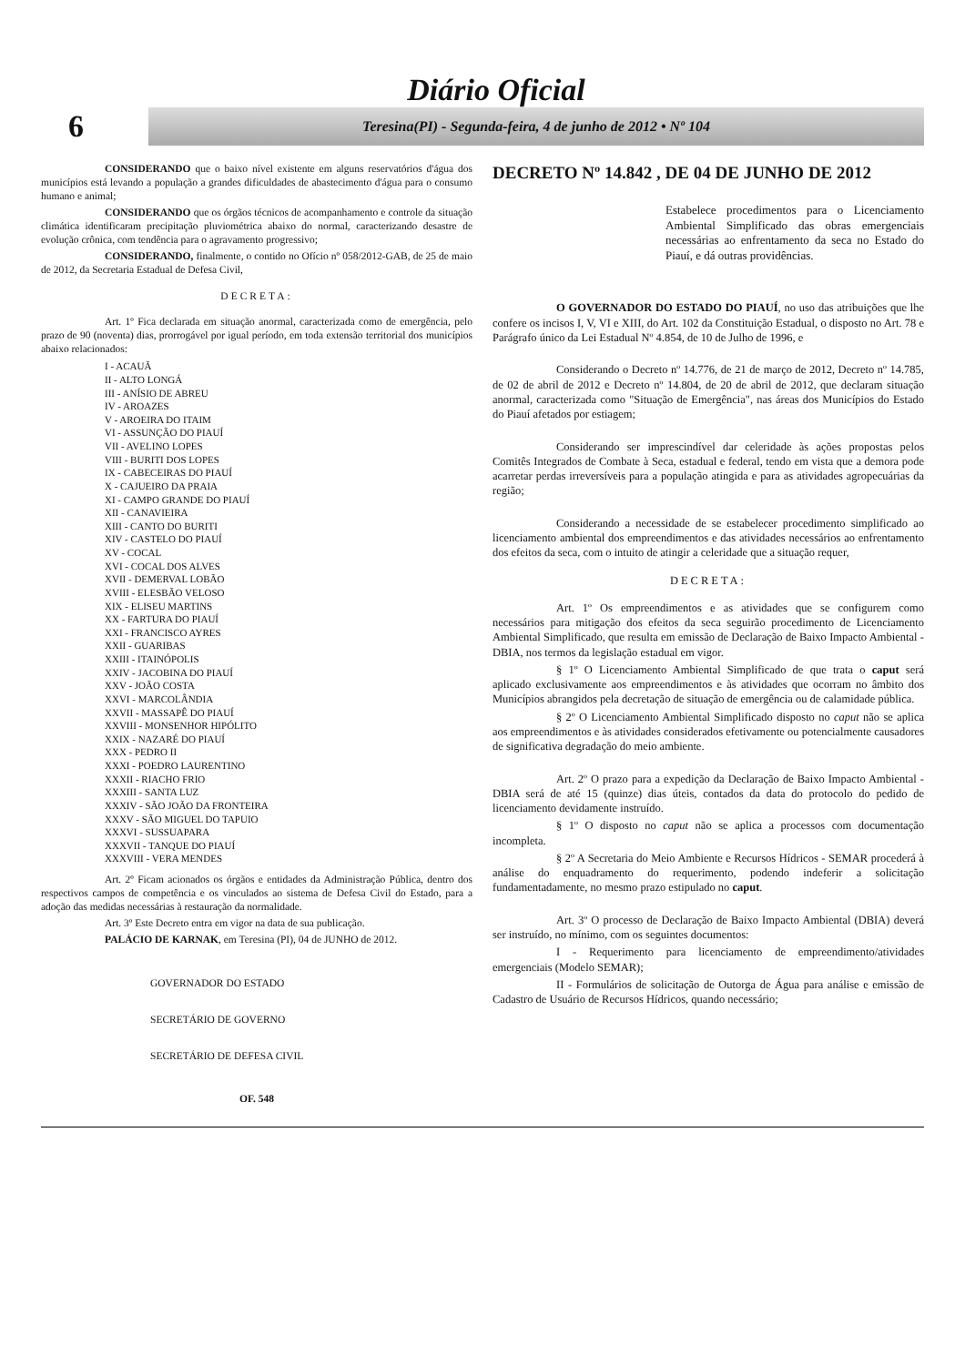Diário Oficial
6
Teresina(PI) - Segunda-feira, 4 de junho de 2012 • Nº 104
CONSIDERANDO que o baixo nível existente em alguns reservatórios d'água dos municípios está levando a população a grandes dificuldades de abastecimento d'água para o consumo humano e animal;
CONSIDERANDO que os órgãos técnicos de acompanhamento e controle da situação climática identificaram precipitação pluviométrica abaixo do normal, caracterizando desastre de evolução crônica, com tendência para o agravamento progressivo;
CONSIDERANDO, finalmente, o contido no Ofício nº 058/2012-GAB, de 25 de maio de 2012, da Secretaria Estadual de Defesa Civil,
DECRETA:
Art. 1º Fica declarada em situação anormal, caracterizada como de emergência, pelo prazo de 90 (noventa) dias, prorrogável por igual período, em toda extensão territorial dos municípios abaixo relacionados:
I - ACAUÃ
II - ALTO LONGÁ
III - ANÍSIO DE ABREU
IV - AROAZES
V - AROEIRA DO ITAIM
VI - ASSUNÇÃO DO PIAUÍ
VII - AVELINO LOPES
VIII - BURITI DOS LOPES
IX - CABECEIRAS DO PIAUÍ
X - CAJUEIRO DA PRAIA
XI - CAMPO GRANDE DO PIAUÍ
XII - CANAVIEIRA
XIII - CANTO DO BURITI
XIV - CASTELO DO PIAUÍ
XV - COCAL
XVI - COCAL DOS ALVES
XVII - DEMERVAL LOBÃO
XVIII - ELESBÃO VELOSO
XIX - ELISEU MARTINS
XX - FARTURA DO PIAUÍ
XXI - FRANCISCO AYRES
XXII - GUARIBAS
XXIII - ITAINÓPOLIS
XXIV - JACOBINA DO PIAUÍ
XXV - JOÃO COSTA
XXVI - MARCOLÂNDIA
XXVII - MASSAPÊ DO PIAUÍ
XXVIII - MONSENHOR HIPÓLITO
XXIX - NAZARÉ DO PIAUÍ
XXX - PEDRO II
XXXI - POEDRO LAURENTINO
XXXII - RIACHO FRIO
XXXIII - SANTA LUZ
XXXIV - SÃO JOÃO DA FRONTEIRA
XXXV - SÃO MIGUEL DO TAPUIO
XXXVI - SUSSUAPARA
XXXVII - TANQUE DO PIAUÍ
XXXVIII - VERA MENDES
Art. 2º Ficam acionados os órgãos e entidades da Administração Pública, dentro dos respectivos campos de competência e os vinculados ao sistema de Defesa Civil do Estado, para a adoção das medidas necessárias à restauração da normalidade.
Art. 3º Este Decreto entra em vigor na data de sua publicação.
PALÁCIO DE KARNAK, em Teresina (PI), 04 de JUNHO de 2012.
GOVERNADOR DO ESTADO
SECRETÁRIO DE GOVERNO
SECRETÁRIO DE DEFESA CIVIL
OF. 548
DECRETO Nº 14.842 , DE 04 DE JUNHO DE 2012
Estabelece procedimentos para o Licenciamento Ambiental Simplificado das obras emergenciais necessárias ao enfrentamento da seca no Estado do Piauí, e dá outras providências.
O GOVERNADOR DO ESTADO DO PIAUÍ, no uso das atribuições que lhe confere os incisos I, V, VI e XIII, do Art. 102 da Constituição Estadual, o disposto no Art. 78 e Parágrafo único da Lei Estadual Nº 4.854, de 10 de Julho de 1996, e
Considerando o Decreto nº 14.776, de 21 de março de 2012, Decreto nº 14.785, de 02 de abril de 2012 e Decreto nº 14.804, de 20 de abril de 2012, que declaram situação anormal, caracterizada como "Situação de Emergência", nas áreas dos Municípios do Estado do Piauí afetados por estiagem;
Considerando ser imprescindível dar celeridade às ações propostas pelos Comitês Integrados de Combate à Seca, estadual e federal, tendo em vista que a demora pode acarretar perdas irreversíveis para a população atingida e para as atividades agropecuárias da região;
Considerando a necessidade de se estabelecer procedimento simplificado ao licenciamento ambiental dos empreendimentos e das atividades necessários ao enfrentamento dos efeitos da seca, com o intuito de atingir a celeridade que a situação requer,
DECRETA:
Art. 1º Os empreendimentos e as atividades que se configurem como necessários para mitigação dos efeitos da seca seguirão procedimento de Licenciamento Ambiental Simplificado, que resulta em emissão de Declaração de Baixo Impacto Ambiental - DBIA, nos termos da legislação estadual em vigor.
§ 1º O Licenciamento Ambiental Simplificado de que trata o caput será aplicado exclusivamente aos empreendimentos e às atividades que ocorram no âmbito dos Municípios abrangidos pela decretação de situação de emergência ou de calamidade pública.
§ 2º O Licenciamento Ambiental Simplificado disposto no caput não se aplica aos empreendimentos e às atividades considerados efetivamente ou potencialmente causadores de significativa degradação do meio ambiente.
Art. 2º O prazo para a expedição da Declaração de Baixo Impacto Ambiental - DBIA será de até 15 (quinze) dias úteis, contados da data do protocolo do pedido de licenciamento devidamente instruído.
§ 1º O disposto no caput não se aplica a processos com documentação incompleta.
§ 2º A Secretaria do Meio Ambiente e Recursos Hídricos - SEMAR procederá à análise do enquadramento do requerimento, podendo indeferir a solicitação fundamentadamente, no mesmo prazo estipulado no caput.
Art. 3º O processo de Declaração de Baixo Impacto Ambiental (DBIA) deverá ser instruído, no mínimo, com os seguintes documentos:
I - Requerimento para licenciamento de empreendimento/atividades emergenciais (Modelo SEMAR);
II - Formulários de solicitação de Outorga de Água para análise e emissão de Cadastro de Usuário de Recursos Hídricos, quando necessário;